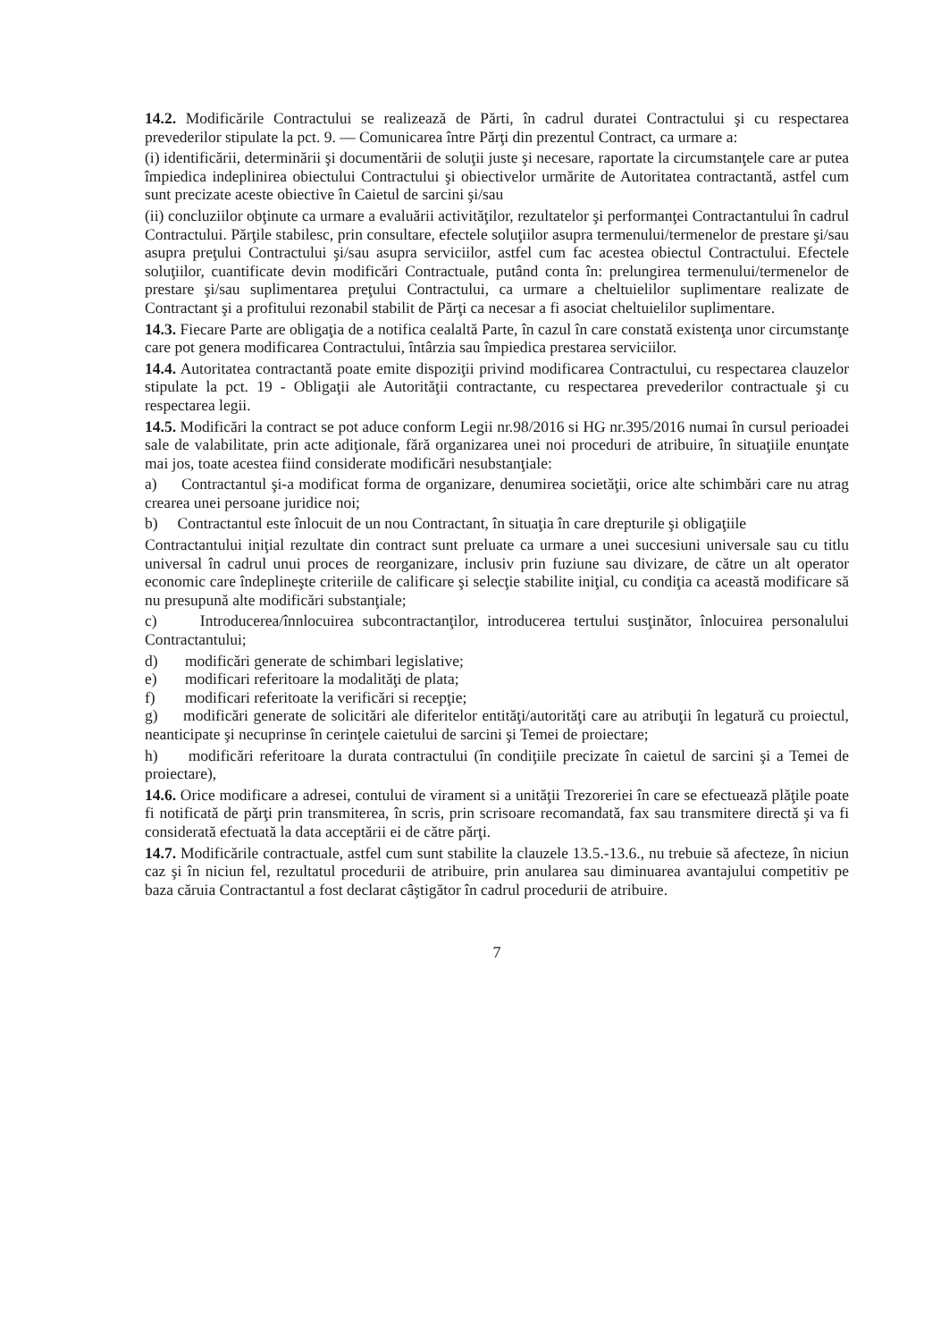14.2. Modificările Contractului se realizează de Părti, în cadrul duratei Contractului şi cu respectarea prevederilor stipulate la pct. 9. — Comunicarea între Părţi din prezentul Contract, ca urmare a:
(i) identificării, determinării şi documentării de soluţii juste şi necesare, raportate la circumstanţele care ar putea împiedica indeplinirea obiectului Contractului şi obiectivelor urmărite de Autoritatea contractantă, astfel cum sunt precizate aceste obiective în Caietul de sarcini şi/sau
(ii) concluziilor obţinute ca urmare a evaluării activităţilor, rezultatelor şi performanţei Contractantului în cadrul Contractului. Părţile stabilesc, prin consultare, efectele soluţiilor asupra termenului/termenelor de prestare şi/sau asupra preţului Contractului şi/sau asupra serviciilor, astfel cum fac acestea obiectul Contractului. Efectele soluţiilor, cuantificate devin modificări Contractuale, putând conta în: prelungirea termenului/termenelor de prestare şi/sau suplimentarea preţului Contractului, ca urmare a cheltuielilor suplimentare realizate de Contractant şi a profitului rezonabil stabilit de Părţi ca necesar a fi asociat cheltuielilor suplimentare.
14.3. Fiecare Parte are obligaţia de a notifica cealaltă Parte, în cazul în care constată existenţa unor circumstanţe care pot genera modificarea Contractului, întârzia sau împiedica prestarea serviciilor.
14.4. Autoritatea contractantă poate emite dispoziţii privind modificarea Contractului, cu respectarea clauzelor stipulate la pct. 19 - Obligaţii ale Autorităţii contractante, cu respectarea prevederilor contractuale şi cu respectarea legii.
14.5. Modificări la contract se pot aduce conform Legii nr.98/2016 si HG nr.395/2016 numai în cursul perioadei sale de valabilitate, prin acte adiţionale, fără organizarea unei noi proceduri de atribuire, în situaţiile enunţate mai jos, toate acestea fiind considerate modificări nesubstanţiale:
a) Contractantul şi-a modificat forma de organizare, denumirea societăţii, orice alte schimbări care nu atrag crearea unei persoane juridice noi;
b) Contractantul este înlocuit de un nou Contractant, în situaţia în care drepturile şi obligaţiile
Contractantului iniţial rezultate din contract sunt preluate ca urmare a unei succesiuni universale sau cu titlu universal în cadrul unui proces de reorganizare, inclusiv prin fuziune sau divizare, de către un alt operator economic care îndeplineşte criteriile de calificare şi selecţie stabilite iniţial, cu condiţia ca această modificare să nu presupună alte modificări substanţiale;
c) Introducerea/înnlocuirea subcontractanţilor, introducerea tertului susţinător, înlocuirea personalului Contractantului;
d) modificări generate de schimbari legislative;
e) modificari referitoare la modalităţi de plata;
f) modificari referitoate la verificări si recepţie;
g) modificări generate de solicitări ale diferitelor entităţi/autorităţi care au atribuţii în legatură cu proiectul, neanticipate şi necuprinse în cerinţele caietului de sarcini şi Temei de proiectare;
h) modificări referitoare la durata contractului (în condiţiile precizate în caietul de sarcini şi a Temei de proiectare),
14.6. Orice modificare a adresei, contului de virament si a unităţii Trezoreriei în care se efectuează plăţile poate fi notificată de părţi prin transmiterea, în scris, prin scrisoare recomandată, fax sau transmitere directă şi va fi considerată efectuată la data acceptării ei de către părţi.
14.7. Modificările contractuale, astfel cum sunt stabilite la clauzele 13.5.-13.6., nu trebuie să afecteze, în niciun caz şi în niciun fel, rezultatul procedurii de atribuire, prin anularea sau diminuarea avantajului competitiv pe baza căruia Contractantul a fost declarat câştigător în cadrul procedurii de atribuire.
7